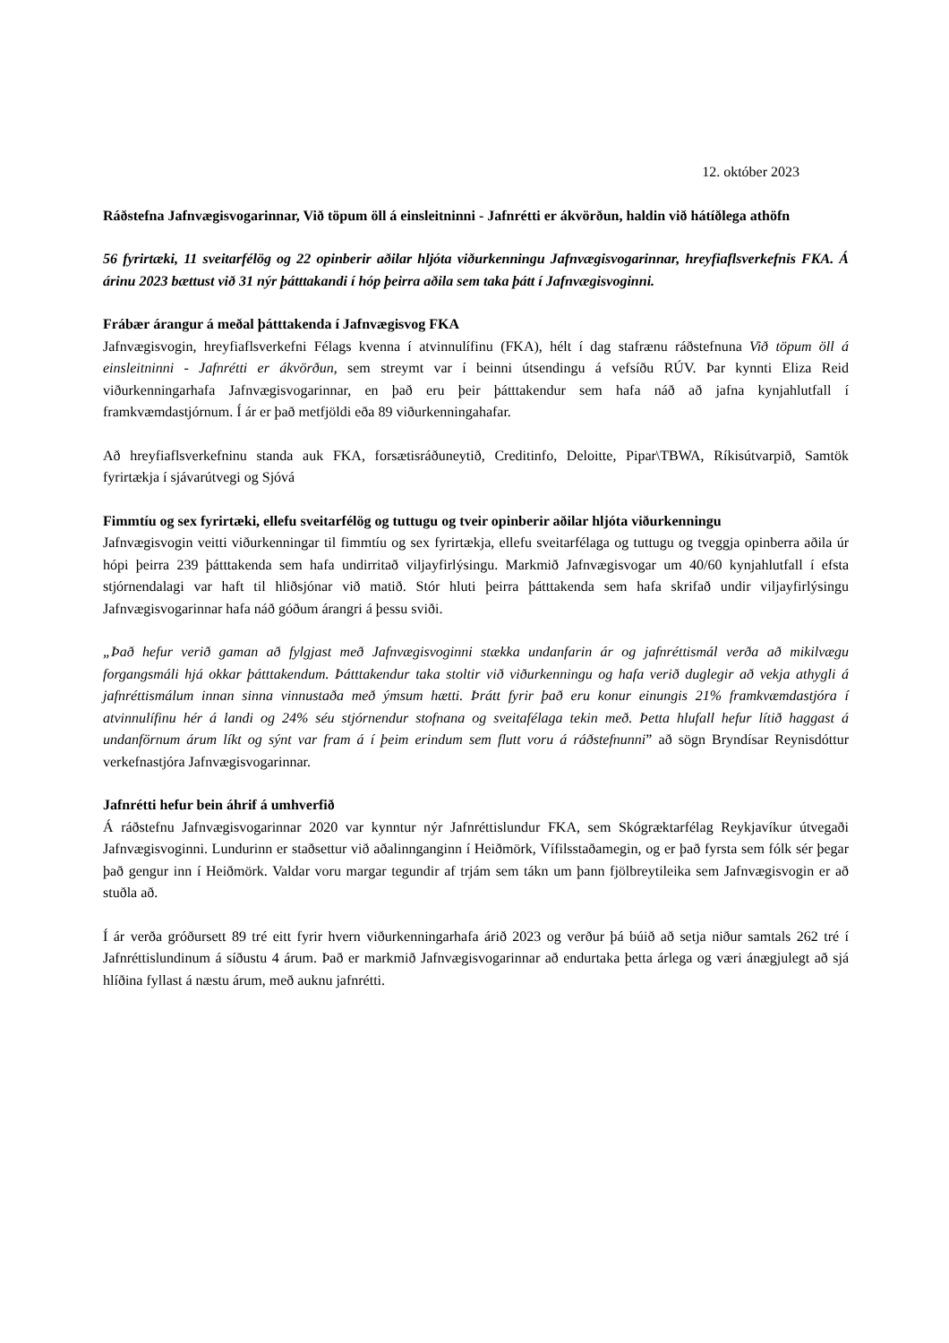12. október 2023
Ráðstefna Jafnvægisvogarinnar, Við töpum öll á einsleitninni - Jafnrétti er ákvörðun, haldin við hátíðlega athöfn
56 fyrirtæki, 11 sveitarfélög og 22 opinberir aðilar hljóta viðurkenningu Jafnvægisvogarinnar, hreyfiaflsverkefnis FKA. Á árinu 2023 bættust við 31 nýr þátttakandi í hóp þeirra aðila sem taka þátt í Jafnvæ­gisvoginni.
Frábær árangur á meðal þátttakenda í Jafnvægisvog FKA
Jafnvægisvogin, hreyfiaflsverkefni Félags kvenna í atvinnulífinu (FKA), hélt í dag stafrænu ráðstefnuna Við töpum öll á einsleitninni - Jafnrétti er ákvörðun, sem streymt var í beinni útsendingu á vefsíðu RÚV. Þar kynnti Eliza Reid viðurkenningarhafa Jafnvægisvogarinnar, en það eru þeir þátttakendur sem hafa náð að jafna kynjahlutfall í framkvæmdastjórnum. Í ár er það metfjöldi eða 89 viðurkenningahafar.
Að hreyfiaflsverkefninu standa auk FKA, forsætisráðuneytið, Creditinfo, Deloitte, Pipar\TBWA, Ríkisútvarpið, Samtök fyrirtækja í sjávarútvegi og Sjóvá
Fimmtíu og sex fyrirtæki, ellefu sveitarfélög og tuttugu og tveir opinberir aðilar hljóta viðurkenningu
Jafnvægisvogin veitti viðurkenningar til fimmtíu og sex fyrirtækja, ellefu sveitarfélaga og tuttugu og tveggja opinberra aðila úr hópi þeirra 239 þátttakenda sem hafa undirritað viljayfirlýsingu. Markmið Jafnvægisvogar um 40/60 kynjahlutfall í efsta stjórnendalagi var haft til hliðsjónar við matið. Stór hluti þeirra þátttakenda sem hafa skrifað undir viljayfirlýsingu Jafnvægisvogarinnar hafa náð góðum árangri á þessu sviði.
„Það hefur verið gaman að fylgjast með Jafnvægisvoginni stækka undanfarin ár og jafnréttismál verða að mikilvægu forgangsmáli hjá okkar þátttakendum. Þátttakendur taka stoltir við viðurkenningu og hafa verið duglegir að vekja athygli á jafnréttismálum innan sinna vinnustaða með ýmsum hætti. Þrátt fyrir það eru konur einungis 21% framkvæmdastjóra í atvinnulífinu hér á landi og 24% séu stjórnendur stofnana og sveitafélaga tekin með. Þetta hlufall hefur lítið haggast á undanförnum árum líkt og sýnt var fram á í þeim erindum sem flutt voru á ráðstefnunni” að sögn Bryndísar Reynisdóttur verkefnastjóra Jafnvægisvogarinnar.
Jafnrétti hefur bein áhrif á umhverfið
Á ráðstefnu Jafnvægisvogarinnar 2020 var kynntur nýr Jafnréttislundur FKA, sem Skógræktarfélag Reykjavíkur útvegaði Jafnvægisvoginni. Lundurinn er staðsettur við aðalinnganginn í Heiðmörk, Vífilsstaðamegin, og er það fyrsta sem fólk sér þegar það gengur inn í Heiðmörk. Valdar voru margar tegundir af trjám sem tákn um þann fjölbreytileika sem Jafnvægisvogin er að stuðla að.
Í ár verða gróðursett 89 tré eitt fyrir hvern viðurkenningarhafa árið 2023 og verður þá búið að setja niður samtals 262 tré í Jafnréttislundinum á síðustu 4 árum. Það er markmið Jafnvægisvogarinnar að endurtaka þetta árlega og væri ánægjulegt að sjá hlíðina fyllast á næstu árum, með auknu jafnrétti.